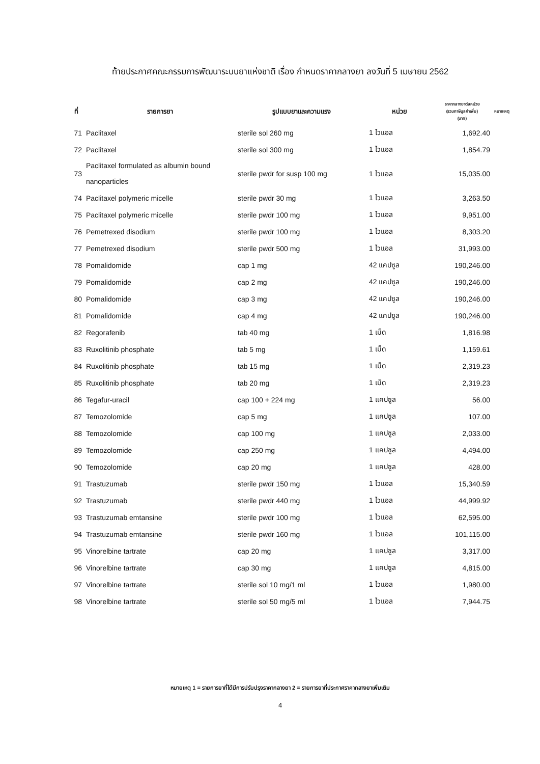ท้ายประกาศคณะกรรมการพัฒนาระบบยาแห่งชาติ เรื่อง กำหนดราคากลางยา ลงวันที่ 5 เมษายน 2562
| ที่ | รายการยา | รูปแบบยาและความแรง | หน่วย | ราคากลางยาต่อหน่วย (รวมภาษีมูลค่าเพิ่ม) (บาท) | หมายเหตุ |
| --- | --- | --- | --- | --- | --- |
| 71 | Paclitaxel | sterile sol 260 mg | 1 ไวแอล | 1,692.40 | |
| 72 | Paclitaxel | sterile sol 300 mg | 1 ไวแอล | 1,854.79 | |
| 73 | Paclitaxel formulated as albumin bound nanoparticles | sterile pwdr for susp 100 mg | 1 ไวแอล | 15,035.00 | |
| 74 | Paclitaxel polymeric micelle | sterile pwdr 30 mg | 1 ไวแอล | 3,263.50 | |
| 75 | Paclitaxel polymeric micelle | sterile pwdr 100 mg | 1 ไวแอล | 9,951.00 | |
| 76 | Pemetrexed disodium | sterile pwdr 100 mg | 1 ไวแอล | 8,303.20 | |
| 77 | Pemetrexed disodium | sterile pwdr 500 mg | 1 ไวแอล | 31,993.00 | |
| 78 | Pomalidomide | cap 1 mg | 42 แคปซูล | 190,246.00 | |
| 79 | Pomalidomide | cap 2 mg | 42 แคปซูล | 190,246.00 | |
| 80 | Pomalidomide | cap 3 mg | 42 แคปซูล | 190,246.00 | |
| 81 | Pomalidomide | cap 4 mg | 42 แคปซูล | 190,246.00 | |
| 82 | Regorafenib | tab 40 mg | 1 เม็ด | 1,816.98 | |
| 83 | Ruxolitinib phosphate | tab 5 mg | 1 เม็ด | 1,159.61 | |
| 84 | Ruxolitinib phosphate | tab 15 mg | 1 เม็ด | 2,319.23 | |
| 85 | Ruxolitinib phosphate | tab 20 mg | 1 เม็ด | 2,319.23 | |
| 86 | Tegafur-uracil | cap 100 + 224 mg | 1 แคปซูล | 56.00 | |
| 87 | Temozolomide | cap 5 mg | 1 แคปซูล | 107.00 | |
| 88 | Temozolomide | cap 100 mg | 1 แคปซูล | 2,033.00 | |
| 89 | Temozolomide | cap 250 mg | 1 แคปซูล | 4,494.00 | |
| 90 | Temozolomide | cap 20 mg | 1 แคปซูล | 428.00 | |
| 91 | Trastuzumab | sterile pwdr 150 mg | 1 ไวแอล | 15,340.59 | |
| 92 | Trastuzumab | sterile pwdr 440 mg | 1 ไวแอล | 44,999.92 | |
| 93 | Trastuzumab emtansine | sterile pwdr 100 mg | 1 ไวแอล | 62,595.00 | |
| 94 | Trastuzumab emtansine | sterile pwdr 160 mg | 1 ไวแอล | 101,115.00 | |
| 95 | Vinorelbine tartrate | cap 20 mg | 1 แคปซูล | 3,317.00 | |
| 96 | Vinorelbine tartrate | cap 30 mg | 1 แคปซูล | 4,815.00 | |
| 97 | Vinorelbine tartrate | sterile sol 10 mg/1 ml | 1 ไวแอล | 1,980.00 | |
| 98 | Vinorelbine tartrate | sterile sol 50 mg/5 ml | 1 ไวแอล | 7,944.75 | |
หมายเหตุ 1 = รายการยาที่ได้มีการปรับปรุงราคากลางยา 2 = รายการยาที่ประกาศราคากลางยาเพิ่มเติม
4